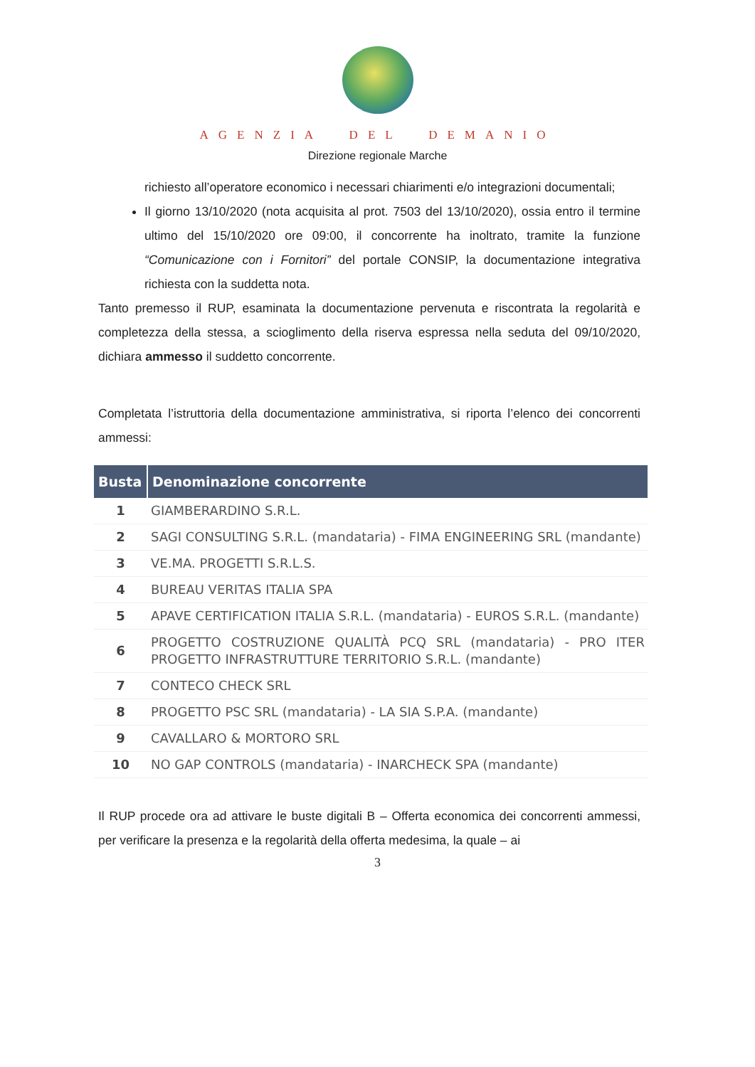AGENZIA DEL DEMANIO
Direzione regionale Marche
richiesto all’operatore economico i necessari chiarimenti e/o integrazioni documentali;
Il giorno 13/10/2020 (nota acquisita al prot. 7503 del 13/10/2020), ossia entro il termine ultimo del 15/10/2020 ore 09:00, il concorrente ha inoltrato, tramite la funzione “Comunicazione con i Fornitori” del portale CONSIP, la documentazione integrativa richiesta con la suddetta nota.
Tanto premesso il RUP, esaminata la documentazione pervenuta e riscontrata la regolarità e completezza della stessa, a scioglimento della riserva espressa nella seduta del 09/10/2020, dichiara ammesso il suddetto concorrente.
Completata l’istruttoria della documentazione amministrativa, si riporta l’elenco dei concorrenti ammessi:
| Busta | Denominazione concorrente |
| --- | --- |
| 1 | GIAMBERARDINO S.R.L. |
| 2 | SAGI CONSULTING S.R.L. (mandataria) - FIMA ENGINEERING SRL (mandante) |
| 3 | VE.MA. PROGETTI S.R.L.S. |
| 4 | BUREAU VERITAS ITALIA SPA |
| 5 | APAVE CERTIFICATION ITALIA S.R.L. (mandataria) - EUROS S.R.L. (mandante) |
| 6 | PROGETTO COSTRUZIONE QUALITÀ PCQ SRL (mandataria) - PRO ITER PROGETTO INFRASTRUTTURE TERRITORIO S.R.L. (mandante) |
| 7 | CONTECO CHECK SRL |
| 8 | PROGETTO PSC SRL (mandataria) - LA SIA S.P.A. (mandante) |
| 9 | CAVALLARO & MORTORO SRL |
| 10 | NO GAP CONTROLS (mandataria) - INARCHECK SPA (mandante) |
Il RUP procede ora ad attivare le buste digitali B – Offerta economica dei concorrenti ammessi, per verificare la presenza e la regolarità della offerta medesima, la quale – ai
3